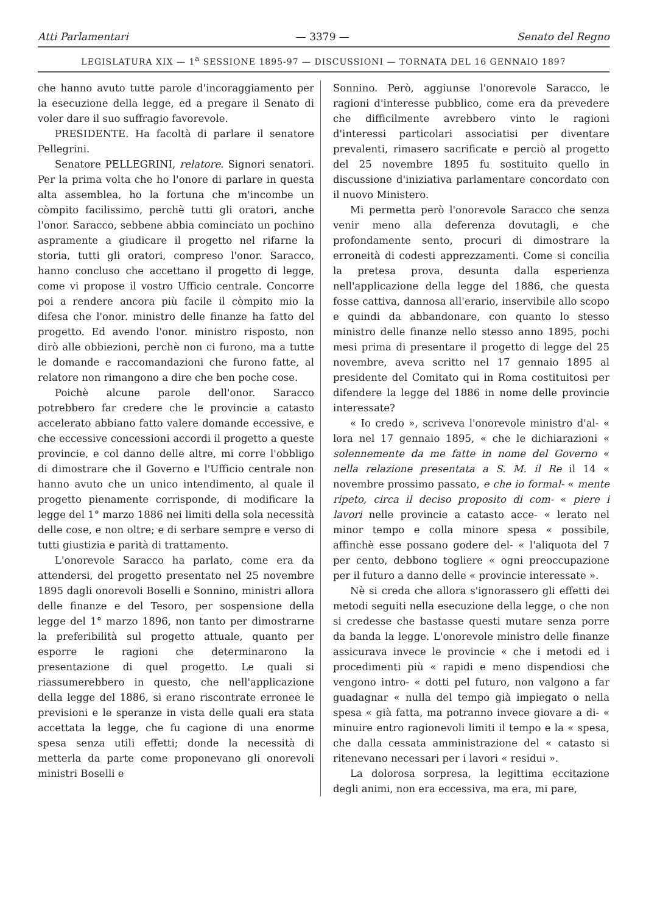Atti Parlamentari — 3379 — Senato del Regno
LEGISLATURA XIX — 1<sup>a</sup> SESSIONE 1895-97 — DISCUSSIONI — TORNATA DEL 16 GENNAIO 1897
che hanno avuto tutte parole d'incoraggiamento per la esecuzione della legge, ed a pregare il Senato di voler dare il suo suffragio favorevole.
PRESIDENTE. Ha facoltà di parlare il senatore Pellegrini.
Senatore PELLEGRINI, relatore. Signori senatori. Per la prima volta che ho l'onore di parlare in questa alta assemblea, ho la fortuna che m'incombe un còmpito facilissimo, perchè tutti gli oratori, anche l'onor. Saracco, sebbene abbia cominciato un pochino aspramente a giudicare il progetto nel rifarne la storia, tutti gli oratori, compreso l'onor. Saracco, hanno concluso che accettano il progetto di legge, come vi propose il vostro Ufficio centrale. Concorre poi a rendere ancora più facile il còmpito mio la difesa che l'onor. ministro delle finanze ha fatto del progetto. Ed avendo l'onor. ministro risposto, non dirò alle obbiezioni, perchè non ci furono, ma a tutte le domande e raccomandazioni che furono fatte, al relatore non rimangono a dire che ben poche cose.
Poichè alcune parole dell'onor. Saracco potrebbero far credere che le provincie a catasto accelerato abbiano fatto valere domande eccessive, e che eccessive concessioni accordi il progetto a queste provincie, e col danno delle altre, mi corre l'obbligo di dimostrare che il Governo e l'Ufficio centrale non hanno avuto che un unico intendimento, al quale il progetto pienamente corrisponde, di modificare la legge del 1° marzo 1886 nei limiti della sola necessità delle cose, e non oltre; e di serbare sempre e verso di tutti giustizia e parità di trattamento.
L'onorevole Saracco ha parlato, come era da attendersi, del progetto presentato nel 25 novembre 1895 dagli onorevoli Boselli e Sonnino, ministri allora delle finanze e del Tesoro, per sospensione della legge del 1° marzo 1896, non tanto per dimostrarne la preferibilità sul progetto attuale, quanto per esporre le ragioni che determinarono la presentazione di quel progetto. Le quali si riassumerebbero in questo, che nell'applicazione della legge del 1886, si erano riscontrate erronee le previsioni e le speranze in vista delle quali era stata accettata la legge, che fu cagione di una enorme spesa senza utili effetti; donde la necessità di metterla da parte come proponevano gli onorevoli ministri Boselli e
Sonnino. Però, aggiunse l'onorevole Saracco, le ragioni d'interesse pubblico, come era da prevedere che difficilmente avrebbero vinto le ragioni d'interessi particolari associatisi per diventare prevalenti, rimasero sacrificate e perciò al progetto del 25 novembre 1895 fu sostituito quello in discussione d'iniziativa parlamentare concordato con il nuovo Ministero.
Mi permetta però l'onorevole Saracco che senza venir meno alla deferenza dovutagli, e che profondamente sento, procuri di dimostrare la erroneità di codesti apprezzamenti. Come si concilia la pretesa prova, desunta dalla esperienza nell'applicazione della legge del 1886, che questa fosse cattiva, dannosa all'erario, inservibile allo scopo e quindi da abbandonare, con quanto lo stesso ministro delle finanze nello stesso anno 1895, pochi mesi prima di presentare il progetto di legge del 25 novembre, aveva scritto nel 17 gennaio 1895 al presidente del Comitato qui in Roma costituitosi per difendere la legge del 1886 in nome delle provincie interessate?
« Io credo », scriveva l'onorevole ministro d'al- « lora nel 17 gennaio 1895, « che le dichiarazioni « solennemente da me fatte in nome del Governo « nella relazione presentata a S. M. il Re il 14 « novembre prossimo passato, e che io formal- « mente ripeto, circa il deciso proposito di com- « piere i lavori nelle provincie a catasto acce- « lerato nel minor tempo e colla minore spesa « possibile, affinchè esse possano godere del- « l'aliquota del 7 per cento, debbono togliere « ogni preoccupazione per il futuro a danno delle « provincie interessate ».
Nè si creda che allora s'ignorassero gli effetti dei metodi seguiti nella esecuzione della legge, o che non si credesse che bastasse questi mutare senza porre da banda la legge. L'onorevole ministro delle finanze assicurava invece le provincie « che i metodi ed i procedimenti più « rapidi e meno dispendiosi che vengono intro- « dotti pel futuro, non valgono a far guadagnar « nulla del tempo già impiegato o nella spesa « già fatta, ma potranno invece giovare a di- « minuire entro ragionevoli limiti il tempo e la « spesa, che dalla cessata amministrazione del « catasto si ritenevano necessari per i lavori « residui ».
La dolorosa sorpresa, la legittima eccitazione degli animi, non era eccessiva, ma era, mi pare,